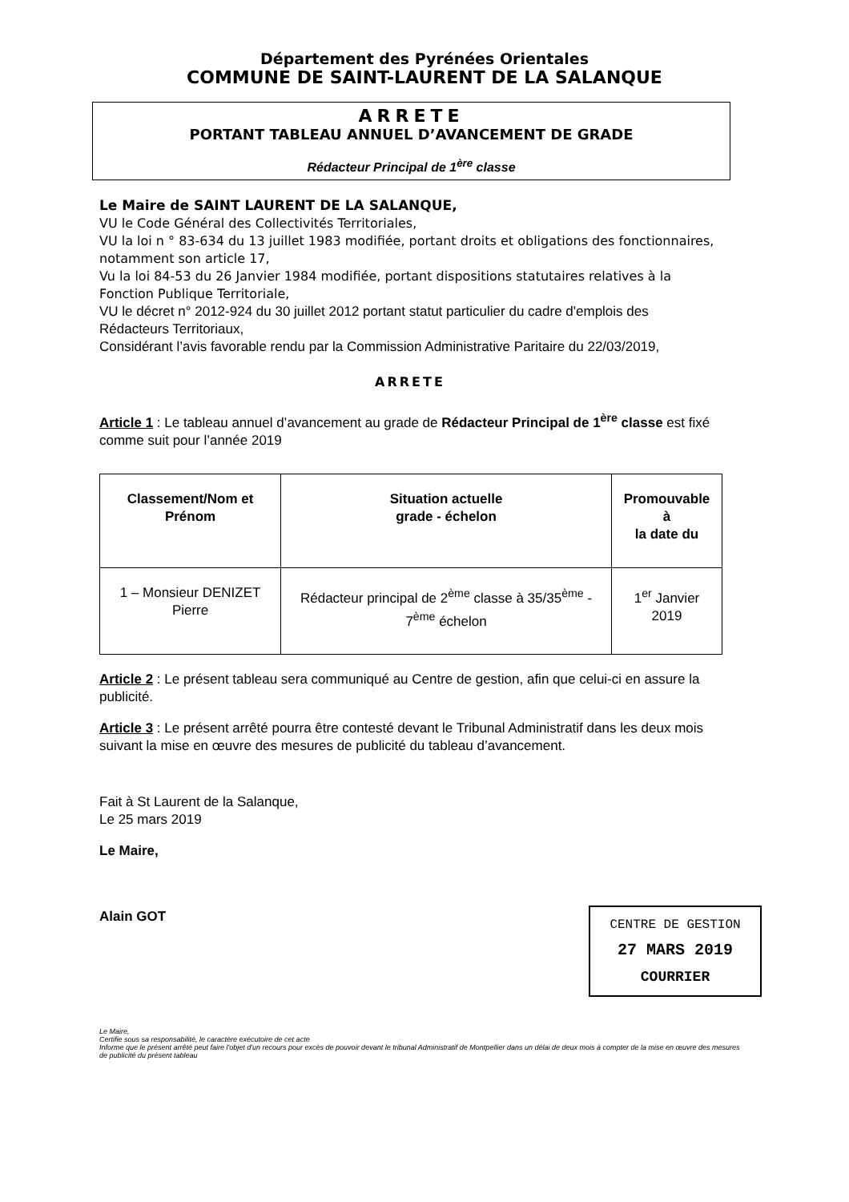Département des Pyrénées Orientales
COMMUNE DE SAINT-LAURENT DE LA SALANQUE
ARRETE
PORTANT TABLEAU ANNUEL D’AVANCEMENT DE GRADE
Rédacteur Principal de 1<sup>ère</sup> classe
Le Maire de SAINT LAURENT DE LA SALANQUE,
VU le Code Général des Collectivités Territoriales,
VU la loi n ° 83-634 du 13 juillet 1983 modifiée, portant droits et obligations des fonctionnaires, notamment son article 17,
Vu la loi 84-53 du 26 Janvier 1984 modifiée, portant dispositions statutaires relatives à la Fonction Publique Territoriale,
VU le décret n° 2012-924 du 30 juillet 2012 portant statut particulier du cadre d'emplois des Rédacteurs Territoriaux,
Considérant l’avis favorable rendu par la Commission Administrative Paritaire du 22/03/2019,
ARRETE
Article 1 : Le tableau annuel d’avancement au grade de Rédacteur Principal de 1<sup>ère</sup> classe est fixé comme suit pour l’année 2019
| Classement/Nom et Prénom | Situation actuelle grade - échelon | Promouvable à la date du |
| --- | --- | --- |
| 1 – Monsieur DENIZET Pierre | Rédacteur principal de 2<sup>ème</sup> classe à 35/35<sup>ème</sup> - 7<sup>ème</sup> échelon | 1<sup>er</sup> Janvier 2019 |
Article 2 : Le présent tableau sera communiqué au Centre de gestion, afin que celui-ci en assure la publicité.
Article 3 : Le présent arrêté pourra être contesté devant le Tribunal Administratif dans les deux mois suivant la mise en œuvre des mesures de publicité du tableau d’avancement.
Fait à St Laurent de la Salanque,
Le 25 mars 2019
Le Maire,
Alain GOT
CENTRE DE GESTION
27 MARS 2019
COURRIER
Le Maire,
Certifie sous sa responsabilité, le caractère exécutoire de cet acte
Informe que le présent arrêté peut faire l'objet d'un recours pour excès de pouvoir devant le tribunal Administratif de Montpellier dans un délai de deux mois à compter de la mise en œuvre des mesures de publicité du présent tableau